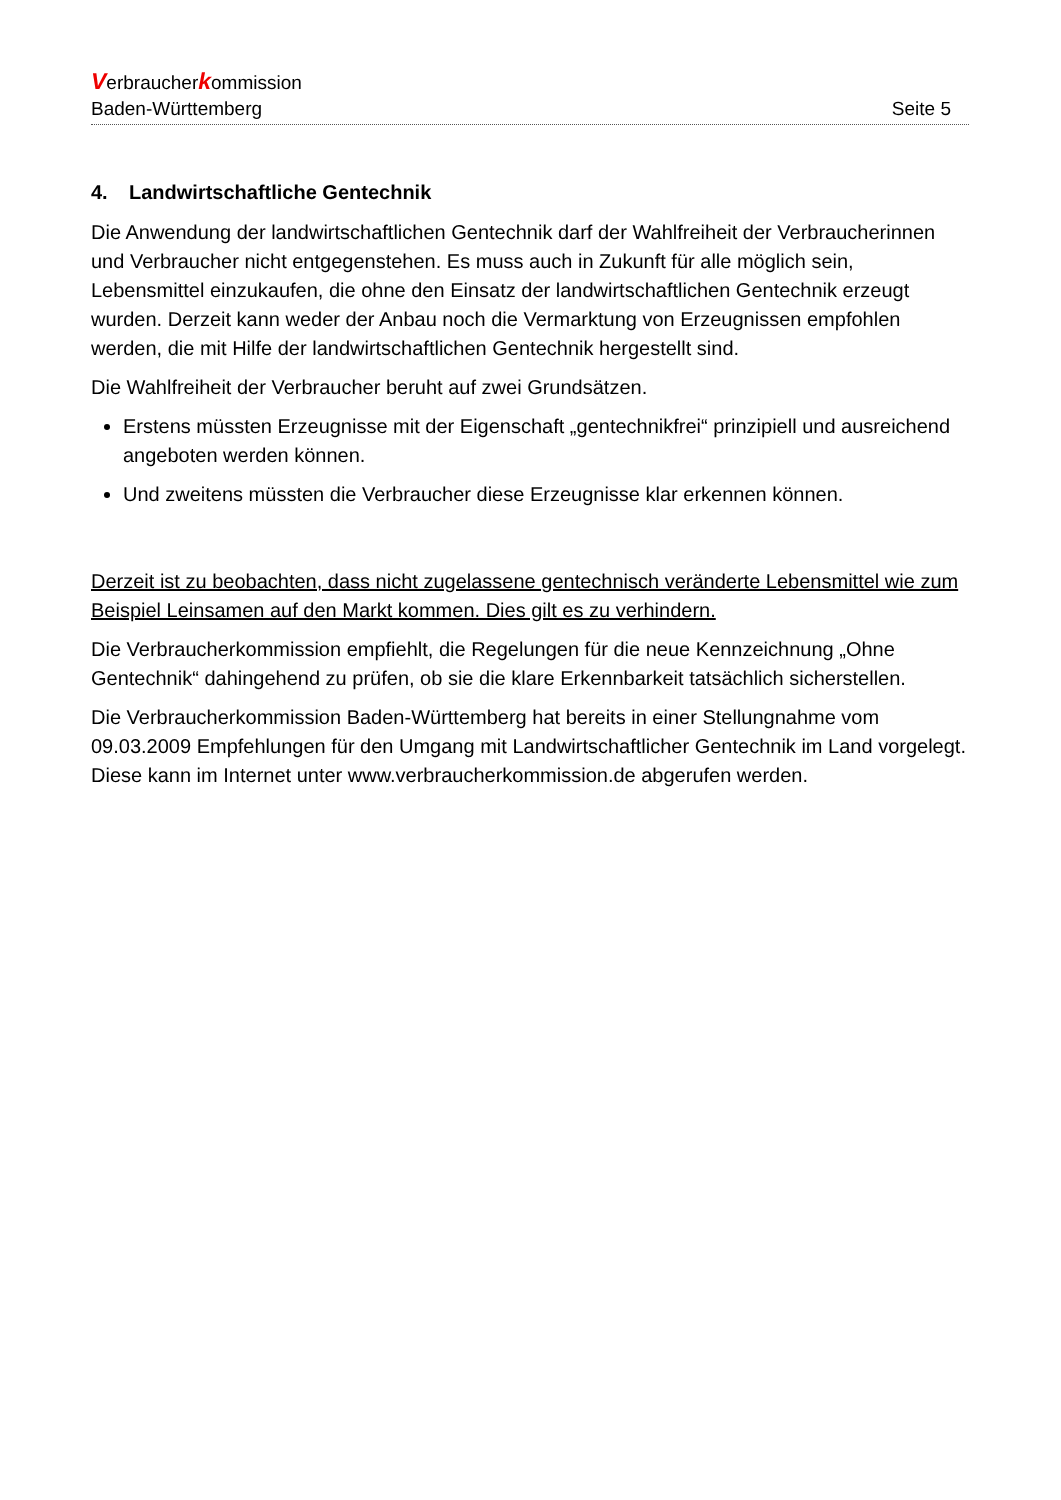Verbraucherkommission
Baden-Württemberg Seite 5
4. Landwirtschaftliche Gentechnik
Die Anwendung der landwirtschaftlichen Gentechnik darf der Wahlfreiheit der Verbrauche­rinnen und Verbraucher nicht entgegenstehen. Es muss auch in Zukunft für alle möglich sein, Lebensmittel einzukaufen, die ohne den Einsatz der landwirtschaftlichen Gentechnik erzeugt wurden. Derzeit kann weder der Anbau noch die Vermarktung von Erzeugnissen empfohlen werden, die mit Hilfe der landwirtschaftlichen Gentechnik hergestellt sind.
Die Wahlfreiheit der Verbraucher beruht auf zwei Grundsätzen.
Erstens müssten Erzeugnisse mit der Eigenschaft „gentechnikfrei“ prinzipiell und aus­reichend angeboten werden können.
Und zweitens müssten die Verbraucher diese Erzeugnisse klar erkennen können.
Derzeit ist zu beobachten, dass nicht zugelassene gentechnisch veränderte Lebensmittel wie zum Beispiel Leinsamen auf den Markt kommen. Dies gilt es zu verhindern.
Die Verbraucherkommission empfiehlt, die Regelungen für die neue Kennzeichnung „Ohne Gentechnik“ dahingehend zu prüfen, ob sie die klare Erkennbarkeit tatsächlich sicherstel­len.
Die Verbraucherkommission Baden-Württemberg hat bereits in einer Stellungnahme vom 09.03.2009 Empfehlungen für den Umgang mit Landwirtschaftlicher Gentechnik im Land vorgelegt. Diese kann im Internet unter www.verbraucherkommission.de abgerufen werden.